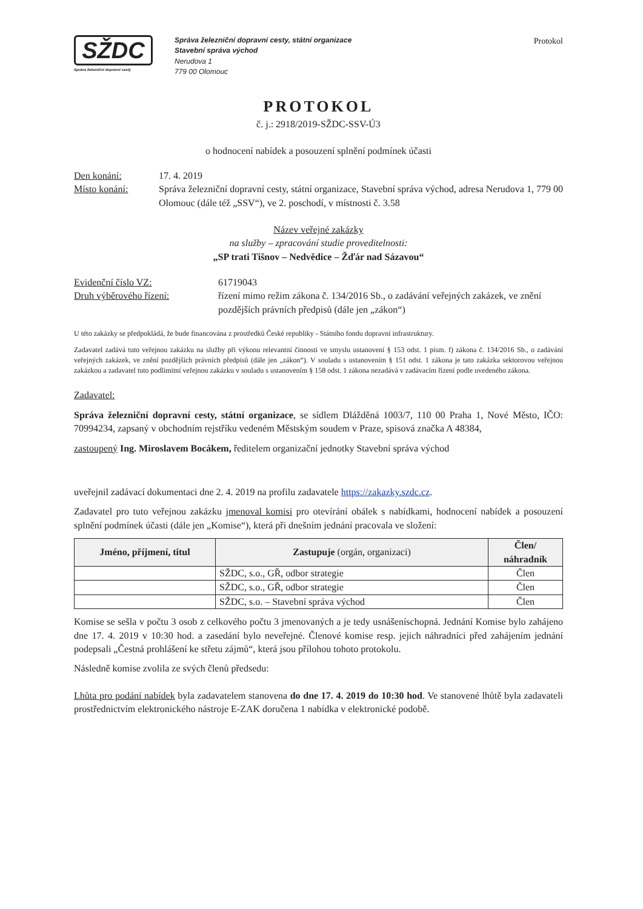SŽDC
Správa železniční dopravní cesty
Správa železniční dopravní cesty, státní organizace
Stavební správa východ
Nerudova 1
779 00 Olomouc
Protokol
PROTOKOL
č. j.: 2918/2019-SŽDC-SSV-Ú3
o hodnocení nabídek a posouzení splnění podmínek účasti
Den konání: 17. 4. 2019
Místo konání: Správa železniční dopravní cesty, státní organizace, Stavební správa východ, adresa Nerudova 1, 779 00 Olomouc (dále též „SSV“), ve 2. poschodí, v místnosti č. 3.58
Název veřejné zakázky
na služby – zpracování studie proveditelnosti:
„SP trati Tišnov – Nedvědice – Žďár nad Sázavou“
Evidenční číslo VZ: 61719043
Druh výběrového řízení: řízení mimo režim zákona č. 134/2016 Sb., o zadávání veřejných zakázek, ve znění pozdějších právních předpisů (dále jen „zákon“)
U této zakázky se předpokládá, že bude financována z prostředků České republiky - Státního fondu dopravní infrastruktury.
Zadavatel zadává tuto veřejnou zakázku na služby při výkonu relevantní činnosti ve smyslu ustanovení § 153 odst. 1 písm. f) zákona č. 134/2016 Sb., o zadávání veřejných zakázek, ve znění pozdějších právních předpisů (dále jen „zákon“). V souladu s ustanovením § 151 odst. 1 zákona je tato zakázka sektorovou veřejnou zakázkou a zadavatel tuto podlimitní veřejnou zakázku v souladu s ustanovením § 158 odst. 1 zákona nezadává v zadávacím řízení podle uvedeného zákona.
Zadavatel:
Správa železniční dopravní cesty, státní organizace, se sídlem Dlážděná 1003/7, 110 00 Praha 1, Nové Město, IČO: 70994234, zapsaný v obchodním rejstříku vedeném Městským soudem v Praze, spisová značka A 48384,
zastoupený Ing. Miroslavem Bocákem, ředitelem organizační jednotky Stavební správa východ
uveřejnil zadávací dokumentaci dne 2. 4. 2019 na profilu zadavatele https://zakazky.szdc.cz.
Zadavatel pro tuto veřejnou zakázku jmenoval komisi pro otevírání obálek s nabídkami, hodnocení nabídek a posouzení splnění podmínek účasti (dále jen „Komise“), která při dnešním jednání pracovala ve složení:
| Jméno, příjmení, titul | Zastupuje (orgán, organizaci) | Člen/ náhradník |
| --- | --- | --- |
| | SŽDC, s.o., GŘ, odbor strategie | Člen |
| | SŽDC, s.o., GŘ, odbor strategie | Člen |
| | SŽDC, s.o. – Stavební správa východ | Člen |
Komise se sešla v počtu 3 osob z celkového počtu 3 jmenovaných a je tedy usnášeníschopná. Jednání Komise bylo zahájeno dne 17. 4. 2019 v 10:30 hod. a zasedání bylo neveřejné. Členové komise resp. jejich náhradníci před zahájením jednání podepsali „Čestná prohlášení ke střetu zájmů“, která jsou přílohou tohoto protokolu.
Následně komise zvolila ze svých členů předsedu:
Lhůta pro podání nabídek byla zadavatelem stanovena do dne 17. 4. 2019 do 10:30 hod. Ve stanovené lhůtě byla zadavateli prostřednictvím elektronického nástroje E-ZAK doručena 1 nabídka v elektronické podobě.